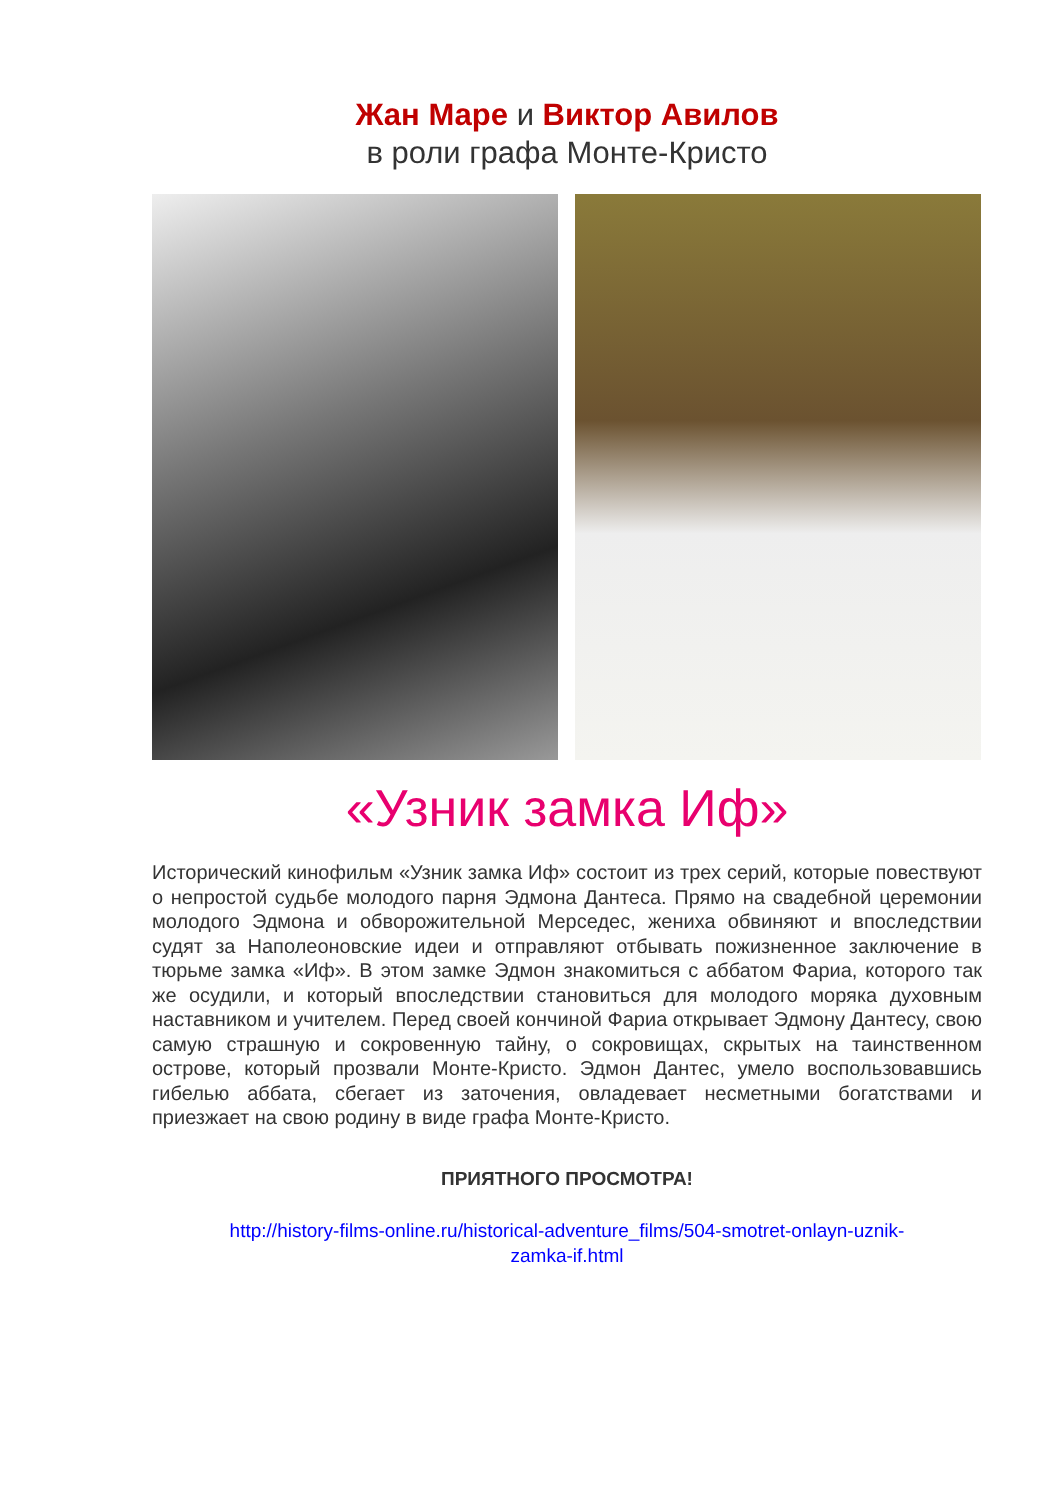Жан Маре и Виктор Авилов
в роли графа Монте-Кристо
«Узник замка Иф»
Исторический кинофильм «Узник замка Иф» состоит из трех серий, которые повествуют о непростой судьбе молодого парня Эдмона Дантеса. Прямо на свадебной церемонии молодого Эдмона и обворожительной Мерседес, жениха обвиняют и впоследствии судят за Наполеоновские идеи и отправляют отбывать пожизненное заключение в тюрьме замка «Иф». В этом замке Эдмон знакомиться с аббатом Фариа, которого так же осудили, и который впоследствии становиться для молодого моряка духовным наставником и учителем. Перед своей кончиной Фариа открывает Эдмону Дантесу, свою самую страшную и сокровенную тайну, о сокровищах, скрытых на таинственном острове, который прозвали Монте-Кристо. Эдмон Дантес, умело воспользовавшись гибелью аббата, сбегает из заточения, овладевает несметными богатствами и приезжает на свою родину в виде графа Монте-Кристо.
ПРИЯТНОГО ПРОСМОТРА!
http://history-films-online.ru/historical-adventure_films/504-smotret-onlayn-uznik-
zamka-if.html